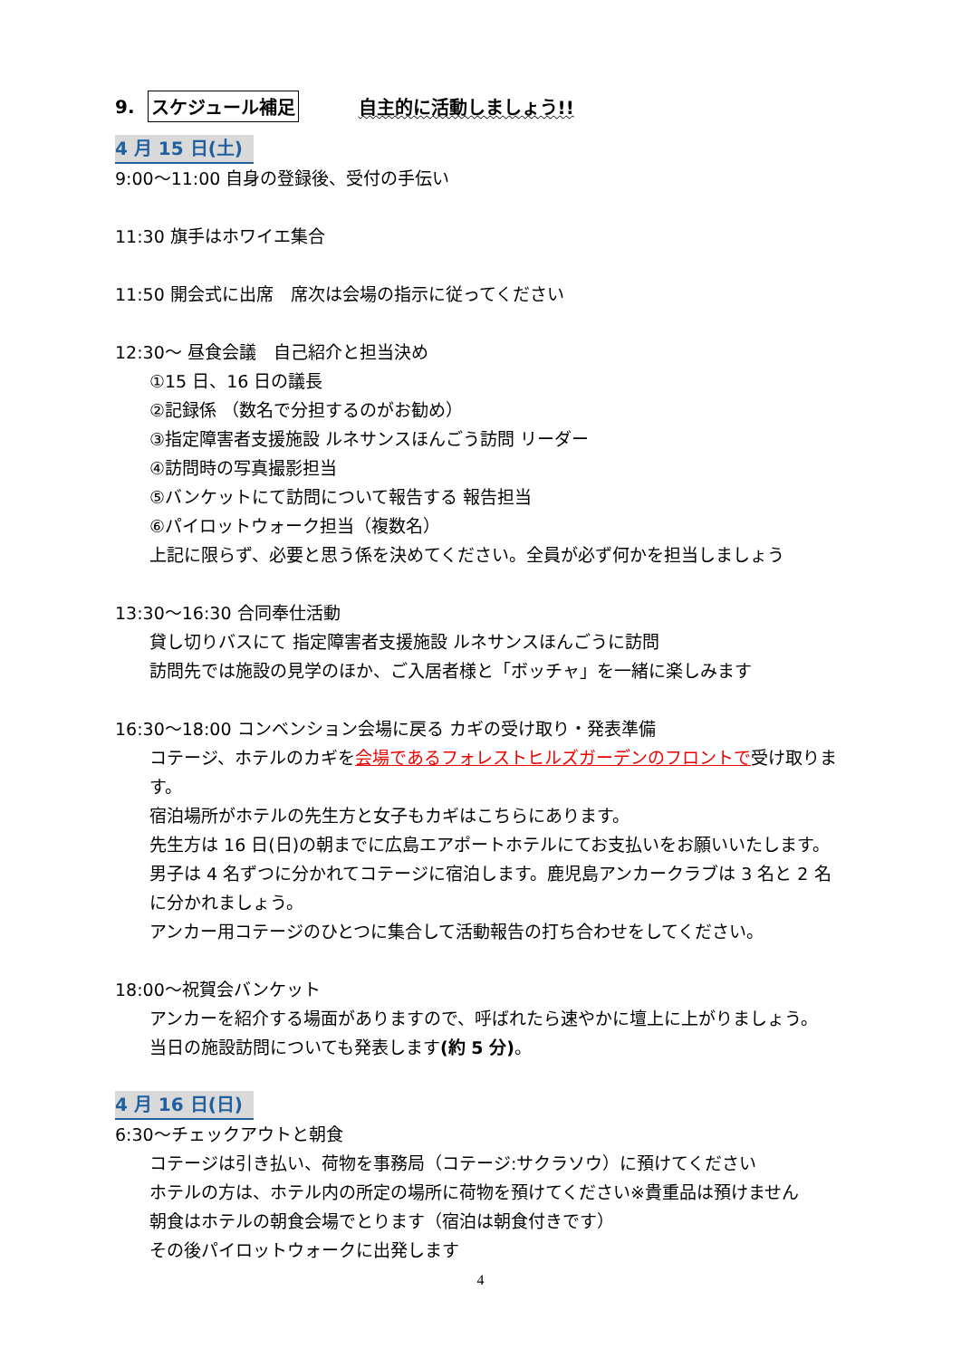9. スケジュール補足 自主的に活動しましょう!!
4 月 15 日(土)
9:00～11:00 自身の登録後、受付の手伝い
11:30 旗手はホワイエ集合
11:50 開会式に出席　席次は会場の指示に従ってください
12:30～ 昼食会議　自己紹介と担当決め
①15 日、16 日の議長
②記録係 （数名で分担するのがお勧め）
③指定障害者支援施設 ルネサンスほんごう訪問 リーダー
④訪問時の写真撮影担当
⑤バンケットにて訪問について報告する 報告担当
⑥パイロットウォーク担当（複数名）
上記に限らず、必要と思う係を決めてください。全員が必ず何かを担当しましょう
13:30～16:30 合同奉仕活動
貸し切りバスにて 指定障害者支援施設 ルネサンスほんごうに訪問
訪問先では施設の見学のほか、ご入居者様と「ボッチャ」を一緒に楽しみます
16:30～18:00 コンベンション会場に戻る カギの受け取り・発表準備
コテージ、ホテルのカギを会場であるフォレストヒルズガーデンのフロントで受け取ります。
宿泊場所がホテルの先生方と女子もカギはこちらにあります。
先生方は 16 日(日)の朝までに広島エアポートホテルにてお支払いをお願いいたします。
男子は 4 名ずつに分かれてコテージに宿泊します。鹿児島アンカークラブは 3 名と 2 名
に分かれましょう。
アンカー用コテージのひとつに集合して活動報告の打ち合わせをしてください。
18:00～祝賀会バンケット
アンカーを紹介する場面がありますので、呼ばれたら速やかに壇上に上がりましょう。
当日の施設訪問についても発表します(約 5 分)。
4 月 16 日(日)
6:30～チェックアウトと朝食
コテージは引き払い、荷物を事務局（コテージ:サクラソウ）に預けてください
ホテルの方は、ホテル内の所定の場所に荷物を預けてください※貴重品は預けません
朝食はホテルの朝食会場でとります（宿泊は朝食付きです）
その後パイロットウォークに出発します
4